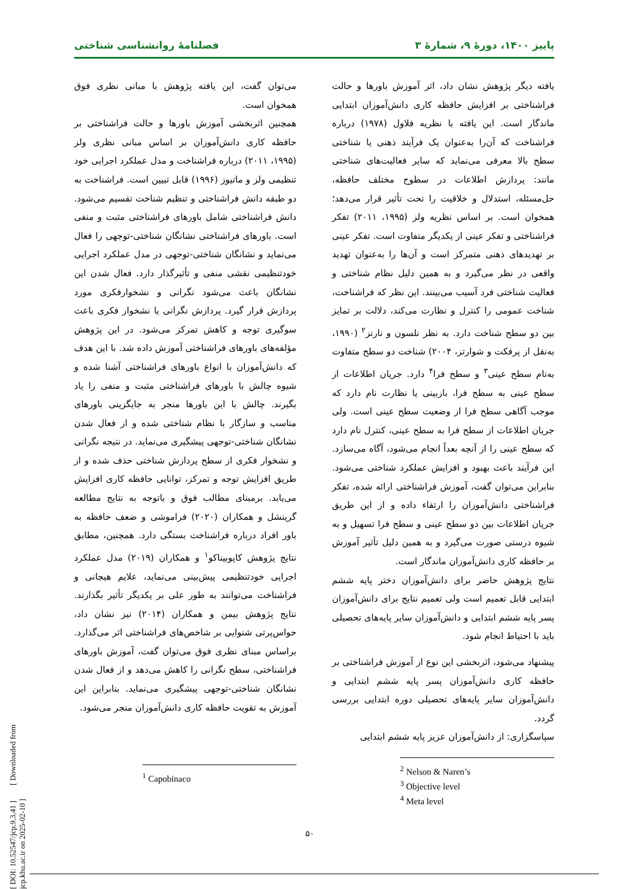پاییز ۱۴۰۰، دورۀ ۹، شمارۀ ۳ فصلنامۀ روانشناسی شناختی
یافته دیگر پژوهش نشان داد، اثر آموزش باورها و حالت فراشناختی بر افزایش حافظه کاری دانش‌آموزان ابتدایی ماندگار است. این یافته با نظریه فلاول (۱۹۷۸) درباره فراشناخت که آن‌را به‌عنوان یک فرآیند ذهنی یا شناختی سطح بالا معرفی می‌نماید که سایر فعالیت‌های شناختی مانند: پردازش اطلاعات در سطوح مختلف حافظه، حل‌مسئله، استدلال و خلاقیت را تحت تأثیر قرار می‌دهد؛ همخوان است. بر اساس نظریه ولز (۱۹۹۵، ۲۰۱۱) تفکر فراشناختی و تفکر عینی از یکدیگر متفاوت است. تفکر عینی بر تهدیدهای ذهنی متمرکز است و آن‌ها را به‌عنوان تهدید واقعی در نظر می‌گیرد و به همین دلیل نظام شناختی و فعالیت شناختی فرد آسیب می‌بینند. این نظر که فراشناخت، شناخت عمومی را کنترل و نظارت می‌کند، دلالت بر تمایز بین دو سطح شناخت دارد. به نظر نلسون و نارنز<sup>۲</sup> (۱۹۹۰، به‌نقل از پرفکت و شوارتز، ۲۰۰۴) شناخت دو سطح متفاوت به‌نام سطح عینی<sup>۳</sup> و سطح فرا<sup>۴</sup> دارد. جریان اطلاعات از سطح عینی به سطح فرا، بازبینی یا نظارت نام دارد که موجب آگاهی سطح فرا از وضعیت سطح عینی است. ولی جریان اطلاعات از سطح فرا به سطح عینی، کنترل نام دارد که سطح عینی را از آنچه بعداً انجام می‌شود، آگاه می‌سازد. این فرآیند باعث بهبود و افزایش عملکرد شناختی می‌شود. بنابراین می‌توان گفت، آموزش فراشناختی ارائه شده، تفکر فراشناختی دانش‌آموزان را ارتقاء داده و از این طریق جریان اطلاعات بین دو سطح عینی و سطح فرا تسهیل و به شیوه درستی صورت می‌گیرد و به همین دلیل تأثیر آموزش بر حافظه کاری دانش‌آموزان ماندگار است.
نتایج پژوهش حاضر برای دانش‌آموزان دختر پایه ششم ابتدایی قابل تعمیم است ولی تعمیم نتایج برای دانش‌آموزان پسر پایه ششم ابتدایی و دانش‌آموزان سایر پایه‌های تحصیلی باید با احتیاط انجام شود.
پیشنهاد می‌شود، اثربخشی این نوع از آموزش فراشناختی بر حافظه کاری دانش‌آموزان پسر پایه ششم ابتدایی و دانش‌آموزان سایر پایه‌های تحصیلی دوره ابتدایی بررسی گردد.
سپاسگزاری: از دانش‌آموزان عزیز پایه ششم ابتدایی
<sup>2</sup> Nelson & Naren’s
<sup>3</sup> Objective level
<sup>4</sup> Meta level
می‌توان گفت، این یافته پژوهش با مبانی نظری فوق همخوان است.
همچنین اثربخشی آموزش باورها و حالت فراشناختی بر حافظه کاری دانش‌آموزان بر اساس مبانی نظری ولز (۱۹۹۵، ۲۰۱۱) درباره فراشناخت و مدل عملکرد اجرایی خود تنظیمی ولز و ماتیوز (۱۹۹۶) قابل تبیین است. فراشناخت به دو طبقه دانش فراشناختی و تنظیم شناخت تقسیم می‌شود. دانش فراشناختی شامل باورهای فراشناختی مثبت و منفی است. باورهای فراشناختی نشانگان شناختی-توجهی را فعال می‌نماید و نشانگان شناختی-توجهی در مدل عملکرد اجرایی خودتنظیمی نقشی منفی و تأثیرگذار دارد. فعال شدن این نشانگان باعث می‌شود نگرانی و نشخوارفکری مورد پردازش قرار گیرد. پردازش نگرانی یا نشخوار فکری باعث سوگیری توجه و کاهش تمرکز می‌شود. در این پژوهش مؤلفه‌های باورهای فراشناختی آموزش داده شد. با این هدف که دانش‌آموزان با انواع باورهای فراشناختی آشنا شده و شیوه چالش با باورهای فراشناختی مثبت و منفی را یاد بگیرند. چالش با این باورها منجر به جایگزینی باورهای مناسب و سازگار با نظام شناختی شده و از فعال شدن نشانگان شناختی-توجهی پیشگیری می‌نماید. در نتیجه نگرانی و نشخوار فکری از سطح پردازش شناختی حذف شده و از طریق افزایش توجه و تمرکز، توانایی حافظه کاری افزایش می‌یابد. برمبنای مطالب فوق و باتوجه به نتایج مطالعه گرینشل و همکاران (۲۰۲۰) فراموشی و ضعف حافظه به باور افراد درباره فراشناخت بستگی دارد. همچنین، مطابق نتایج پژوهش کاپوبیناکو<sup>۱</sup> و همکاران (۲۰۱۹) مدل عملکرد اجرایی خودتنظیمی پیش‌بینی می‌نماید، علایم هیجانی و فراشناخت می‌توانند به طور علی بر یکدیگر تأثیر بگذارند. نتایج پژوهش بیمن و همکاران (۲۰۱۴) نیز نشان داد، حواس‌پرتی شنوایی بر شاخص‌های فراشناختی اثر می‌گذارد. براساس مبنای نظری فوق می‌توان گفت، آموزش باورهای فراشناختی، سطح نگرانی را کاهش می‌دهد و از فعال شدن نشانگان شناختی-توجهی پیشگیری می‌نماید. بنابراین این آموزش به تقویت حافظه کاری دانش‌آموزان منجر می‌شود.
<sup>1</sup> Capobinaco
۵۰
[ DOI: 10.52547/jcp.9.3.41 ] [ Downloaded from jcp.khu.ac.ir on 2025-02-10 ]